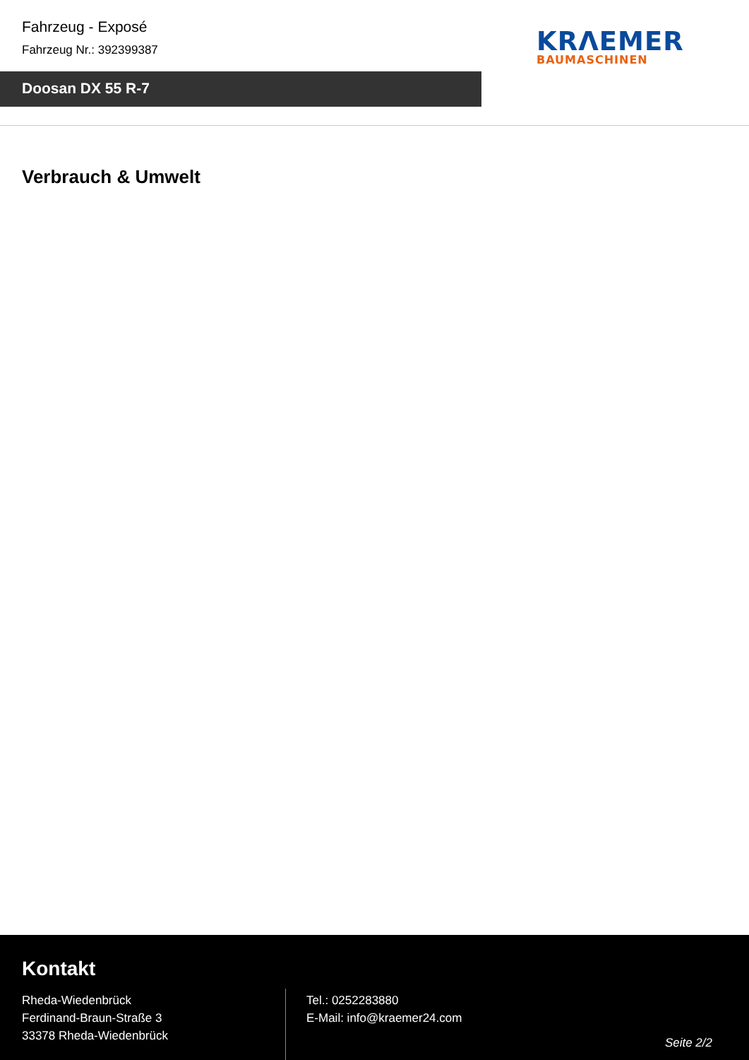Fahrzeug - Exposé
Fahrzeug Nr.: 392399387
Doosan DX 55 R-7
KRΛEMER
BAUMASCHINEN
Verbrauch & Umwelt
Kontakt
Rheda-Wiedenbrück
Ferdinand-Braun-Straße 3
33378 Rheda-Wiedenbrück
Tel.: 0252283880
E-Mail: info@kraemer24.com
Seite 2/2